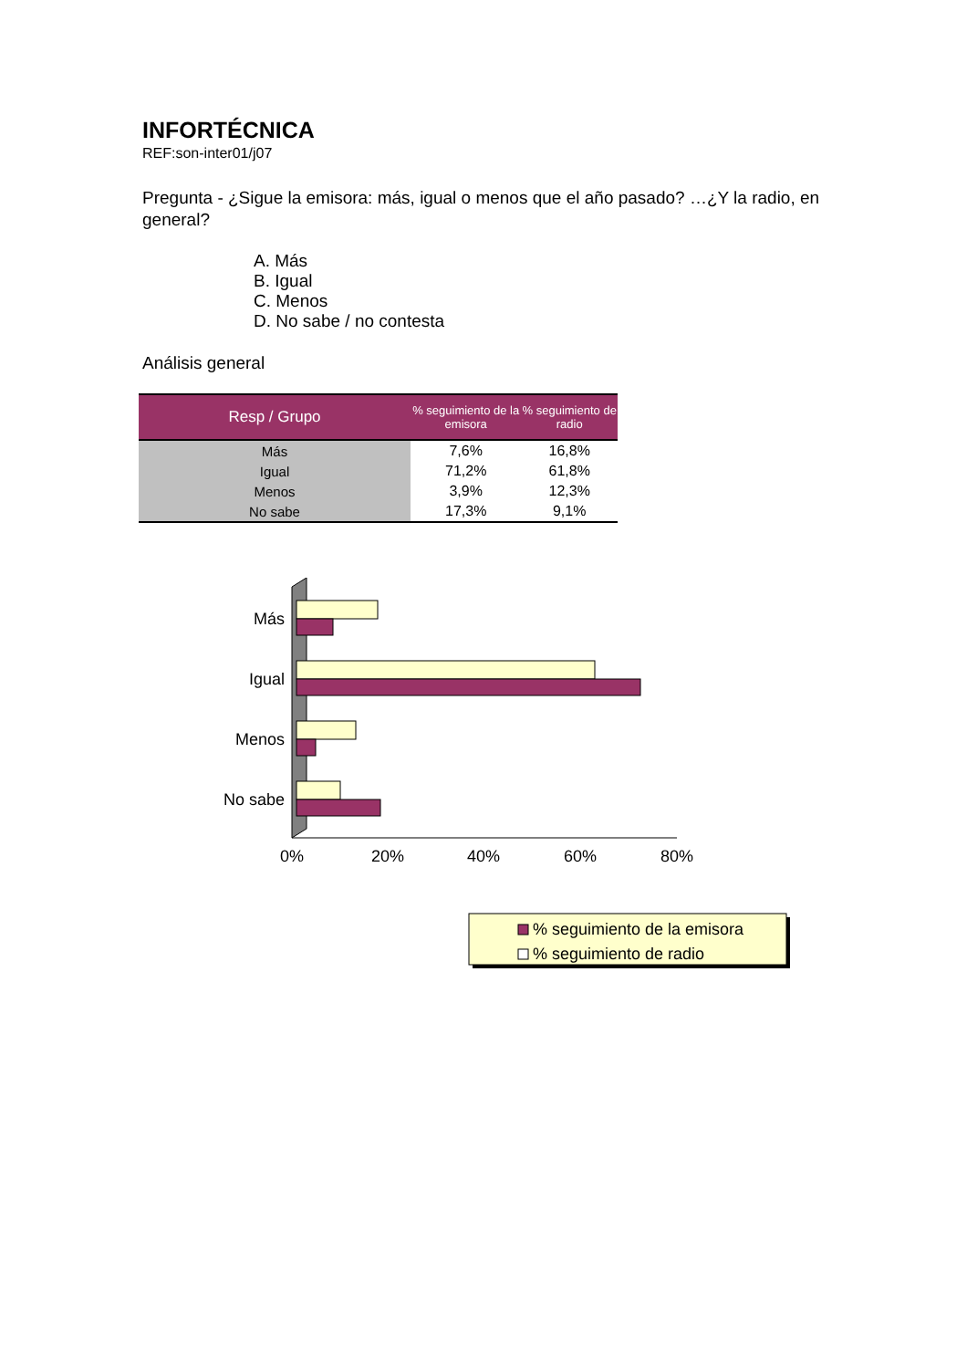INFORTÉCNICA
REF:son-inter01/j07
Pregunta - ¿Sigue la emisora: más, igual o menos que el año pasado? …¿Y la radio, en general?
A. Más
B. Igual
C. Menos
D. No sabe / no contesta
Análisis general
| Resp / Grupo | % seguimiento de la emisora | % seguimiento de radio |
| --- | --- | --- |
| Más | 7,6% | 16,8% |
| Igual | 71,2% | 61,8% |
| Menos | 3,9% | 12,3% |
| No sabe | 17,3% | 9,1% |
Más
Igual
Menos
No sabe
0%
20%
40%
60%
80%
% seguimiento de la emisora
% seguimiento de radio